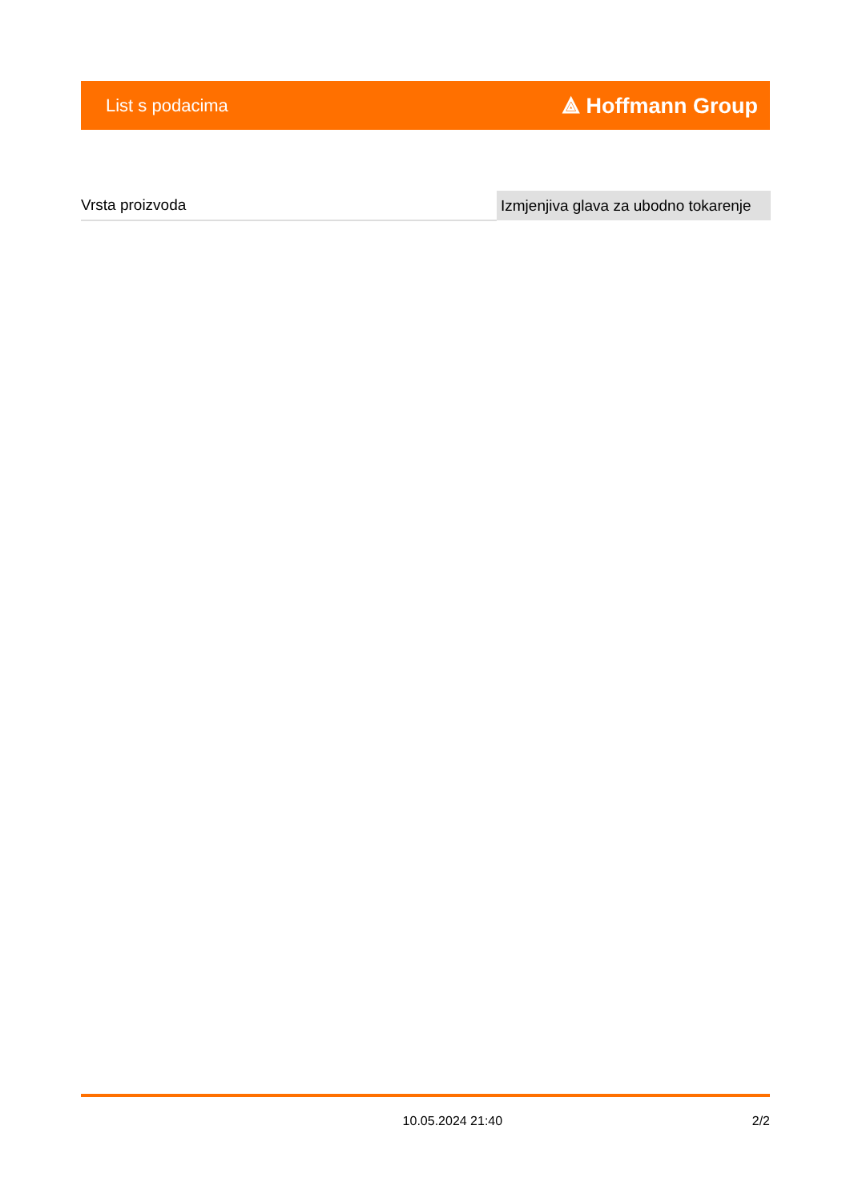List s podacima ⟁ Hoffmann Group
| Vrsta proizvoda | Izmjenjiva glava za ubodno tokarenje |
10.05.2024 21:40 2/2